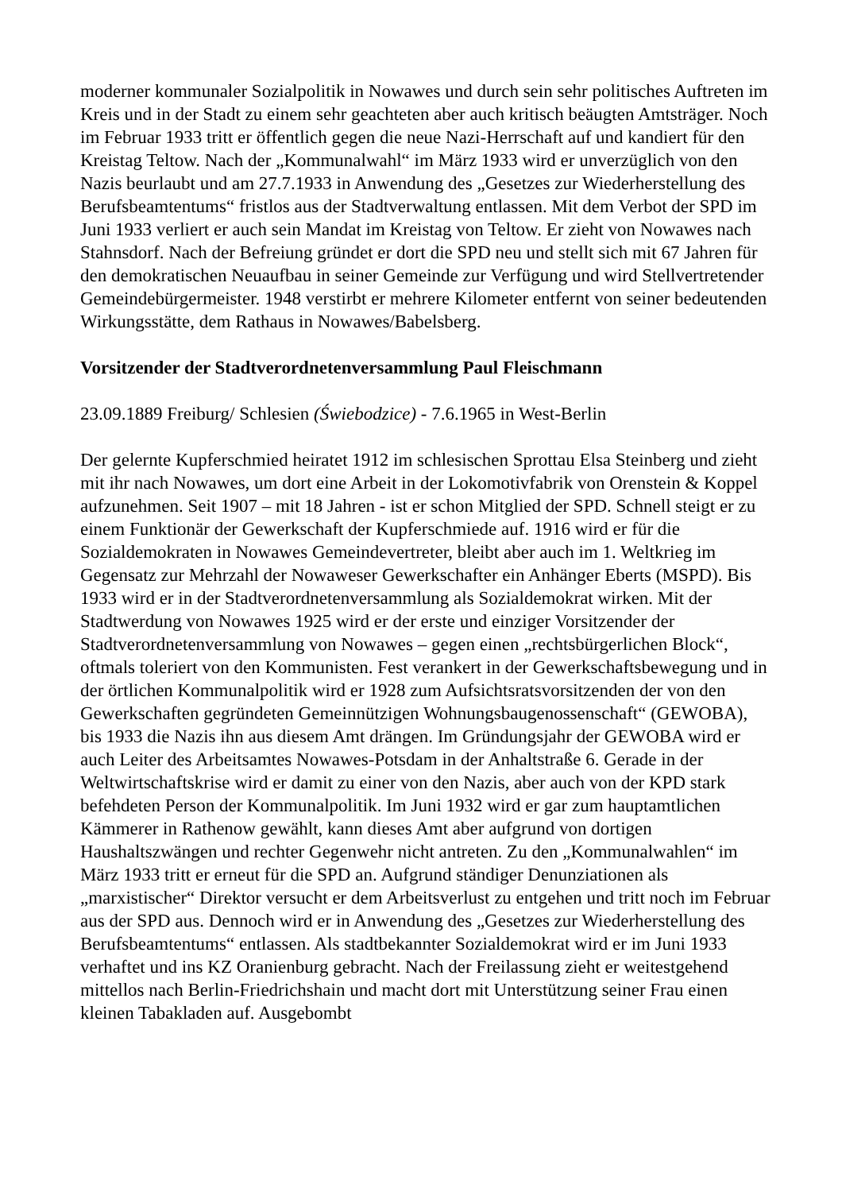moderner kommunaler Sozialpolitik in Nowawes und durch sein sehr politisches Auftreten im Kreis und in der Stadt zu einem sehr geachteten aber auch kritisch beäugten Amtsträger. Noch im Februar 1933 tritt er öffentlich gegen die neue Nazi-Herrschaft auf und kandiert für den Kreistag Teltow. Nach der „Kommunalwahl“ im März 1933 wird er unverzüglich von den Nazis beurlaubt und am 27.7.1933 in Anwendung des „Gesetzes zur Wiederherstellung des Berufsbeamtentums“ fristlos aus der Stadtverwaltung entlassen. Mit dem Verbot der SPD im Juni 1933 verliert er auch sein Mandat im Kreistag von Teltow. Er zieht von Nowawes nach Stahnsdorf. Nach der Befreiung gründet er dort die SPD neu und stellt sich mit 67 Jahren für den demokratischen Neuaufbau in seiner Gemeinde zur Verfügung und wird Stellvertretender Gemeindebürgermeister. 1948 verstirbt er mehrere Kilometer entfernt von seiner bedeutenden Wirkungsstätte, dem Rathaus in Nowawes/Babelsberg.
Vorsitzender der Stadtverordnetenversammlung Paul Fleischmann
23.09.1889 Freiburg/ Schlesien (Świebodzice) - 7.6.1965 in West-Berlin
Der gelernte Kupferschmied heiratet 1912 im schlesischen Sprottau Elsa Steinberg und zieht mit ihr nach Nowawes, um dort eine Arbeit in der Lokomotivfabrik von Orenstein & Koppel aufzunehmen. Seit 1907 – mit 18 Jahren - ist er schon Mitglied der SPD. Schnell steigt er zu einem Funktionär der Gewerkschaft der Kupferschmiede auf. 1916 wird er für die Sozialdemokraten in Nowawes Gemeindevertreter, bleibt aber auch im 1. Weltkrieg im Gegensatz zur Mehrzahl der Nowaweser Gewerkschafter ein Anhänger Eberts (MSPD). Bis 1933 wird er in der Stadtverordnetenversammlung als Sozialdemokrat wirken. Mit der Stadtwerdung von Nowawes 1925 wird er der erste und einziger Vorsitzender der Stadtverordnetenversammlung von Nowawes – gegen einen „rechtsbürgerlichen Block“, oftmals toleriert von den Kommunisten. Fest verankert in der Gewerkschaftsbewegung und in der örtlichen Kommunalpolitik wird er 1928 zum Aufsichtsratsvorsitzenden der von den Gewerkschaften gegründeten Gemeinnützigen Wohnungsbaugenossenschaft“ (GEWOBA), bis 1933 die Nazis ihn aus diesem Amt drängen. Im Gründungsjahr der GEWOBA wird er auch Leiter des Arbeitsamtes Nowawes-Potsdam in der Anhaltstraße 6. Gerade in der Weltwirtschaftskrise wird er damit zu einer von den Nazis, aber auch von der KPD stark befehdeten Person der Kommunalpolitik. Im Juni 1932 wird er gar zum hauptamtlichen Kämmerer in Rathenow gewählt, kann dieses Amt aber aufgrund von dortigen Haushaltszwängen und rechter Gegenwehr nicht antreten. Zu den „Kommunalwahlen“ im März 1933 tritt er erneut für die SPD an. Aufgrund ständiger Denunziationen als „marxistischer“ Direktor versucht er dem Arbeitsverlust zu entgehen und tritt noch im Februar aus der SPD aus. Dennoch wird er in Anwendung des „Gesetzes zur Wiederherstellung des Berufsbeamtentums“ entlassen. Als stadtbekannter Sozialdemokrat wird er im Juni 1933 verhaftet und ins KZ Oranienburg gebracht. Nach der Freilassung zieht er weitestgehend mittellos nach Berlin-Friedrichshain und macht dort mit Unterstützung seiner Frau einen kleinen Tabakladen auf. Ausgebombt